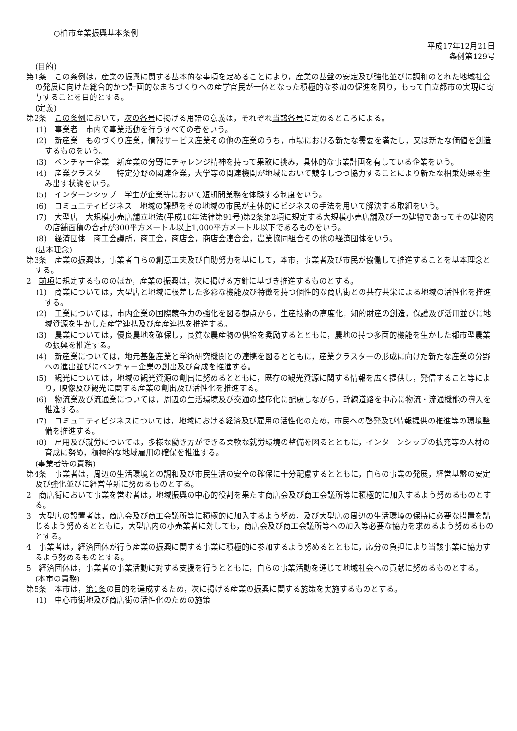○柏市産業振興基本条例
平成17年12月21日
条例第129号
(目的)
第1条　この条例は，産業の振興に関する基本的な事項を定めることにより，産業の基盤の安定及び強化並びに調和のとれた地域社会の発展に向けた総合的かつ計画的なまちづくりへの産学官民が一体となった積極的な参加の促進を図り，もって自立都市の実現に寄与することを目的とする。
(定義)
第2条　この条例において，次の各号に掲げる用語の意義は，それぞれ当該各号に定めるところによる。
(1)　事業者　市内で事業活動を行うすべての者をいう。
(2)　新産業　ものづくり産業，情報サービス産業その他の産業のうち，市場における新たな需要を満たし，又は新たな価値を創造するものをいう。
(3)　ベンチャー企業　新産業の分野にチャレンジ精神を持って果敢に挑み，具体的な事業計画を有している企業をいう。
(4)　産業クラスター　特定分野の関連企業，大学等の関連機関が地域において競争しつつ協力することにより新たな相乗効果を生み出す状態をいう。
(5)　インターンシップ　学生が企業等において短期間業務を体験する制度をいう。
(6)　コミュニティビジネス　地域の課題をその地域の市民が主体的にビジネスの手法を用いて解決する取組をいう。
(7)　大型店　大規模小売店舗立地法(平成10年法律第91号)第2条第2項に規定する大規模小売店舗及び一の建物であってその建物内の店舗面積の合計が300平方メートル以上1,000平方メートル以下であるものをいう。
(8)　経済団体　商工会議所，商工会，商店会，商店会連合会，農業協同組合その他の経済団体をいう。
(基本理念)
第3条　産業の振興は，事業者自らの創意工夫及び自助努力を基にして，本市，事業者及び市民が協働して推進することを基本理念とする。
2　前項に規定するもののほか，産業の振興は，次に掲げる方針に基づき推進するものとする。
(1)　商業については，大型店と地域に根差した多彩な機能及び特徴を持つ個性的な商店街との共存共栄による地域の活性化を推進する。
(2)　工業については，市内企業の国際競争力の強化を図る観点から，生産技術の高度化，知的財産の創造，保護及び活用並びに地域資源を生かした産学連携及び産産連携を推進する。
(3)　農業については，優良農地を確保し，良質な農産物の供給を奨励するとともに，農地の持つ多面的機能を生かした都市型農業の振興を推進する。
(4)　新産業については，地元基盤産業と学術研究機関との連携を図るとともに，産業クラスターの形成に向けた新たな産業の分野への進出並びにベンチャー企業の創出及び育成を推進する。
(5)　観光については，地域の観光資源の創出に努めるとともに，既存の観光資源に関する情報を広く提供し，発信すること等により，映像及び観光に関する産業の創出及び活性化を推進する。
(6)　物流業及び流通業については，周辺の生活環境及び交通の整序化に配慮しながら，幹線道路を中心に物流・流通機能の導入を推進する。
(7)　コミュニティビジネスについては，地域における経済及び雇用の活性化のため，市民への啓発及び情報提供の推進等の環境整備を推進する。
(8)　雇用及び就労については，多様な働き方ができる柔軟な就労環境の整備を図るとともに，インターンシップの拡充等の人材の育成に努め，積極的な地域雇用の確保を推進する。
(事業者等の責務)
第4条　事業者は，周辺の生活環境との調和及び市民生活の安全の確保に十分配慮するとともに，自らの事業の発展，経営基盤の安定及び強化並びに経営革新に努めるものとする。
2　商店街において事業を営む者は，地域振興の中心的役割を果たす商店会及び商工会議所等に積極的に加入するよう努めるものとする。
3　大型店の設置者は，商店会及び商工会議所等に積極的に加入するよう努め，及び大型店の周辺の生活環境の保持に必要な措置を講じるよう努めるとともに，大型店内の小売業者に対しても，商店会及び商工会議所等への加入等必要な協力を求めるよう努めるものとする。
4　事業者は，経済団体が行う産業の振興に関する事業に積極的に参加するよう努めるとともに，応分の負担により当該事業に協力するよう努めるものとする。
5　経済団体は，事業者の事業活動に対する支援を行うとともに，自らの事業活動を通じて地域社会への貢献に努めるものとする。
(本市の責務)
第5条　本市は，第1条の目的を達成するため，次に掲げる産業の振興に関する施策を実施するものとする。
(1)　中心市街地及び商店街の活性化のための施策